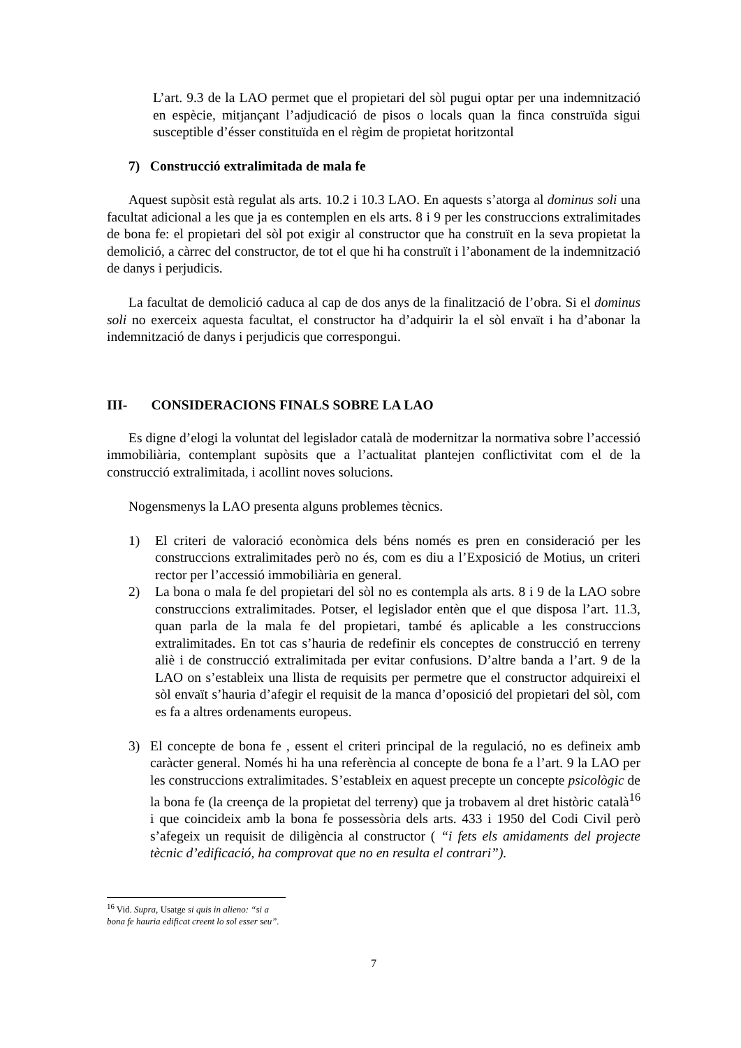L’art. 9.3 de la LAO permet que el propietari del sòl pugui optar per una indemnització en espècie, mitjançant l’adjudicació de pisos o locals quan la finca construïda sigui susceptible d’ésser constituïda en el règim de propietat horitzontal
7) Construcció extralimitada de mala fe
Aquest supòsit està regulat als arts. 10.2 i 10.3 LAO. En aquests s’atorga al dominus soli una facultat adicional a les que ja es contemplen en els arts. 8 i 9 per les construccions extralimitades de bona fe: el propietari del sòl pot exigir al constructor que ha construït en la seva propietat la demolició, a càrrec del constructor, de tot el que hi ha construït i l’abonament de la indemnització de danys i perjudicis.
La facultat de demolició caduca al cap de dos anys de la finalització de l’obra. Si el dominus soli no exerceix aquesta facultat, el constructor ha d’adquirir la el sòl envaït i ha d’abonar la indemnització de danys i perjudicis que correspongui.
III- CONSIDERACIONS FINALS SOBRE LA LAO
Es digne d’elogi la voluntat del legislador català de modernitzar la normativa sobre l’accessió immobiliària, contemplant supòsits que a l’actualitat plantejen conflictivitat com el de la construcció extralimitada, i acollint noves solucions.
Nogensmenys la LAO presenta alguns problemes tècnics.
1) El criteri de valoració econòmica dels béns només es pren en consideració per les construccions extralimitades però no és, com es diu a l’Exposició de Motius, un criteri rector per l’accessió immobiliària en general.
2) La bona o mala fe del propietari del sòl no es contempla als arts. 8 i 9 de la LAO sobre construccions extralimitades. Potser, el legislador entèn que el que disposa l’art. 11.3, quan parla de la mala fe del propietari, també és aplicable a les construccions extralimitades. En tot cas s’hauria de redefinir els conceptes de construcció en terreny aliè i de construcció extralimitada per evitar confusions. D’altre banda a l’art. 9 de la LAO on s’estableix una llista de requisits per permetre que el constructor adquireixi el sòl envaït s’hauria d’afegir el requisit de la manca d’oposició del propietari del sòl, com es fa a altres ordenaments europeus.
3) El concepte de bona fe , essent el criteri principal de la regulació, no es defineix amb caràcter general. Només hi ha una referència al concepte de bona fe a l’art. 9 la LAO per les construccions extralimitades. S’estableix en aquest precepte un concepte psicològic de la bona fe (la creença de la propietat del terreny) que ja trobavem al dret històric català<sup>16</sup> i que coincideix amb la bona fe possessòria dels arts. 433 i 1950 del Codi Civil però s’afegeix un requisit de diligència al constructor ( “i fets els amidaments del projecte tècnic d’edificació, ha comprovat que no en resulta el contrari”).
<sup>16</sup> Vid. Supra, Usatge si quis in alieno: “si a bona fe hauria edificat creent lo sol esser seu”.
7